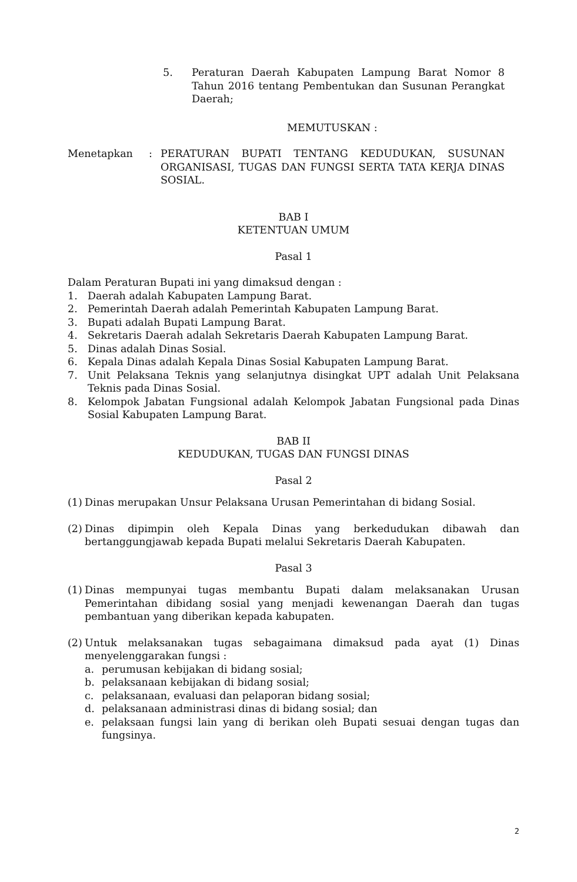5. Peraturan Daerah Kabupaten Lampung Barat Nomor 8 Tahun 2016 tentang Pembentukan dan Susunan Perangkat Daerah;
MEMUTUSKAN :
Menetapkan : PERATURAN BUPATI TENTANG KEDUDUKAN, SUSUNAN ORGANISASI, TUGAS DAN FUNGSI SERTA TATA KERJA DINAS SOSIAL.
BAB I
KETENTUAN UMUM
Pasal 1
Dalam Peraturan Bupati ini yang dimaksud dengan :
1. Daerah adalah Kabupaten Lampung Barat.
2. Pemerintah Daerah adalah Pemerintah Kabupaten Lampung Barat.
3. Bupati adalah Bupati Lampung Barat.
4. Sekretaris Daerah adalah Sekretaris Daerah Kabupaten Lampung Barat.
5. Dinas adalah Dinas Sosial.
6. Kepala Dinas adalah Kepala Dinas Sosial Kabupaten Lampung Barat.
7. Unit Pelaksana Teknis yang selanjutnya disingkat UPT adalah Unit Pelaksana Teknis pada Dinas Sosial.
8. Kelompok Jabatan Fungsional adalah Kelompok Jabatan Fungsional pada Dinas Sosial Kabupaten Lampung Barat.
BAB II
KEDUDUKAN, TUGAS DAN FUNGSI DINAS
Pasal 2
(1)
Dinas merupakan Unsur Pelaksana Urusan Pemerintahan di bidang Sosial.
(2)
Dinas dipimpin oleh Kepala Dinas yang berkedudukan dibawah dan bertanggungjawab kepada Bupati melalui Sekretaris Daerah Kabupaten.
Pasal 3
(1)
Dinas mempunyai tugas membantu Bupati dalam melaksanakan Urusan Pemerintahan dibidang sosial yang menjadi kewenangan Daerah dan tugas pembantuan yang diberikan kepada kabupaten.
(2)
Untuk melaksanakan tugas sebagaimana dimaksud pada ayat (1) Dinas menyelenggarakan fungsi :
a. perumusan kebijakan di bidang sosial;
b. pelaksanaan kebijakan di bidang sosial;
c. pelaksanaan, evaluasi dan pelaporan bidang sosial;
d. pelaksanaan administrasi dinas di bidang sosial; dan
e. pelaksaan fungsi lain yang di berikan oleh Bupati sesuai dengan tugas dan fungsinya.
2